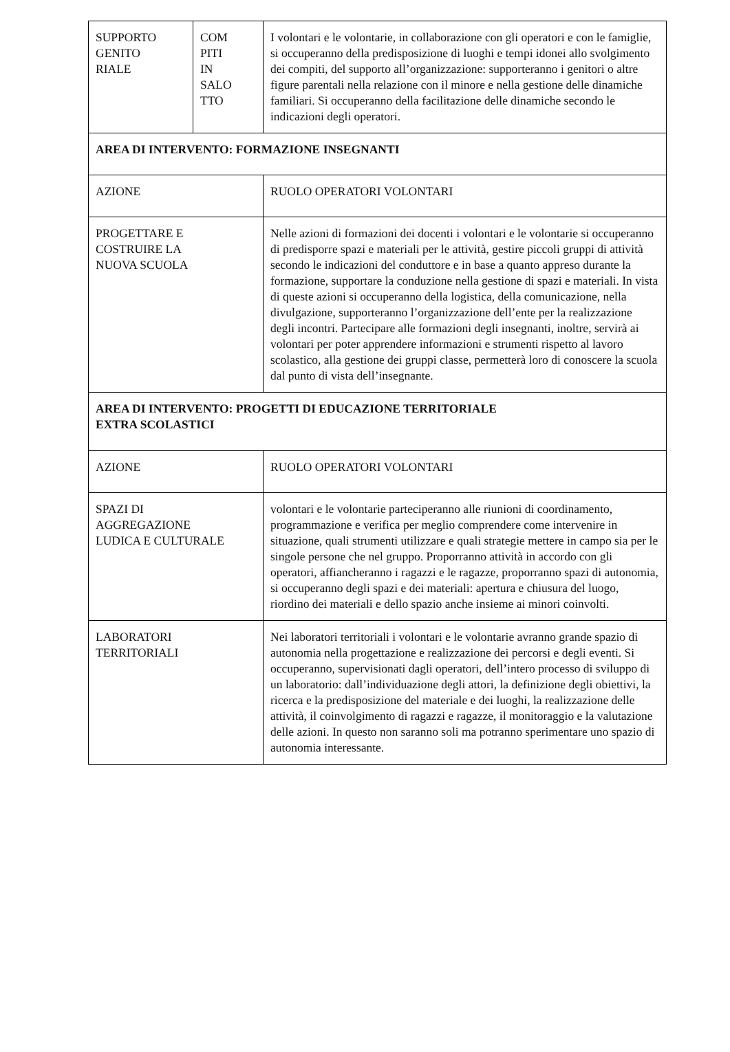| SUPPORTO GENITO RIALE | COM PITI IN SALO TTO | I volontari e le volontarie, in collaborazione con gli operatori e con le famiglie, si occuperanno della predisposizione di luoghi e tempi idonei allo svolgimento dei compiti, del supporto all’organizzazione: supporteranno i genitori o altre figure parentali nella relazione con il minore e nella gestione delle dinamiche familiari. Si occuperanno della facilitazione delle dinamiche secondo le indicazioni degli operatori. |
| AREA DI INTERVENTO: FORMAZIONE INSEGNANTI | | |
| AZIONE | | RUOLO OPERATORI VOLONTARI |
| PROGETTARE E COSTRUIRE LA NUOVA SCUOLA | | Nelle azioni di formazioni dei docenti i volontari e le volontarie si occuperanno di predisporre spazi e materiali per le attività, gestire piccoli gruppi di attività secondo le indicazioni del conduttore e in base a quanto appreso durante la formazione, supportare la conduzione nella gestione di spazi e materiali. In vista di queste azioni si occuperanno della logistica, della comunicazione, nella divulgazione, supporteranno l’organizzazione dell’ente per la realizzazione degli incontri. Partecipare alle formazioni degli insegnanti, inoltre, servirà ai volontari per poter apprendere informazioni e strumenti rispetto al lavoro scolastico, alla gestione dei gruppi classe, permetterà loro di conoscere la scuola dal punto di vista dell’insegnante. |
| AREA DI INTERVENTO: PROGETTI DI EDUCAZIONE TERRITORIALE EXTRA SCOLASTICI | | |
| AZIONE | | RUOLO OPERATORI VOLONTARI |
| SPAZI DI AGGREGAZIONE LUDICA E CULTURALE | | volontari e le volontarie parteciperanno alle riunioni di coordinamento, programmazione e verifica per meglio comprendere come intervenire in situazione, quali strumenti utilizzare e quali strategie mettere in campo sia per le singole persone che nel gruppo. Proporranno attività in accordo con gli operatori, affiancheranno i ragazzi e le ragazze, proporranno spazi di autonomia, si occuperanno degli spazi e dei materiali: apertura e chiusura del luogo, riordino dei materiali e dello spazio anche insieme ai minori coinvolti. |
| LABORATORI TERRITORIALI | | Nei laboratori territoriali i volontari e le volontarie avranno grande spazio di autonomia nella progettazione e realizzazione dei percorsi e degli eventi. Si occuperanno, supervisionati dagli operatori, dell’intero processo di sviluppo di un laboratorio: dall’individuazione degli attori, la definizione degli obiettivi, la ricerca e la predisposizione del materiale e dei luoghi, la realizzazione delle attività, il coinvolgimento di ragazzi e ragazze, il monitoraggio e la valutazione delle azioni. In questo non saranno soli ma potranno sperimentare uno spazio di autonomia interessante. |